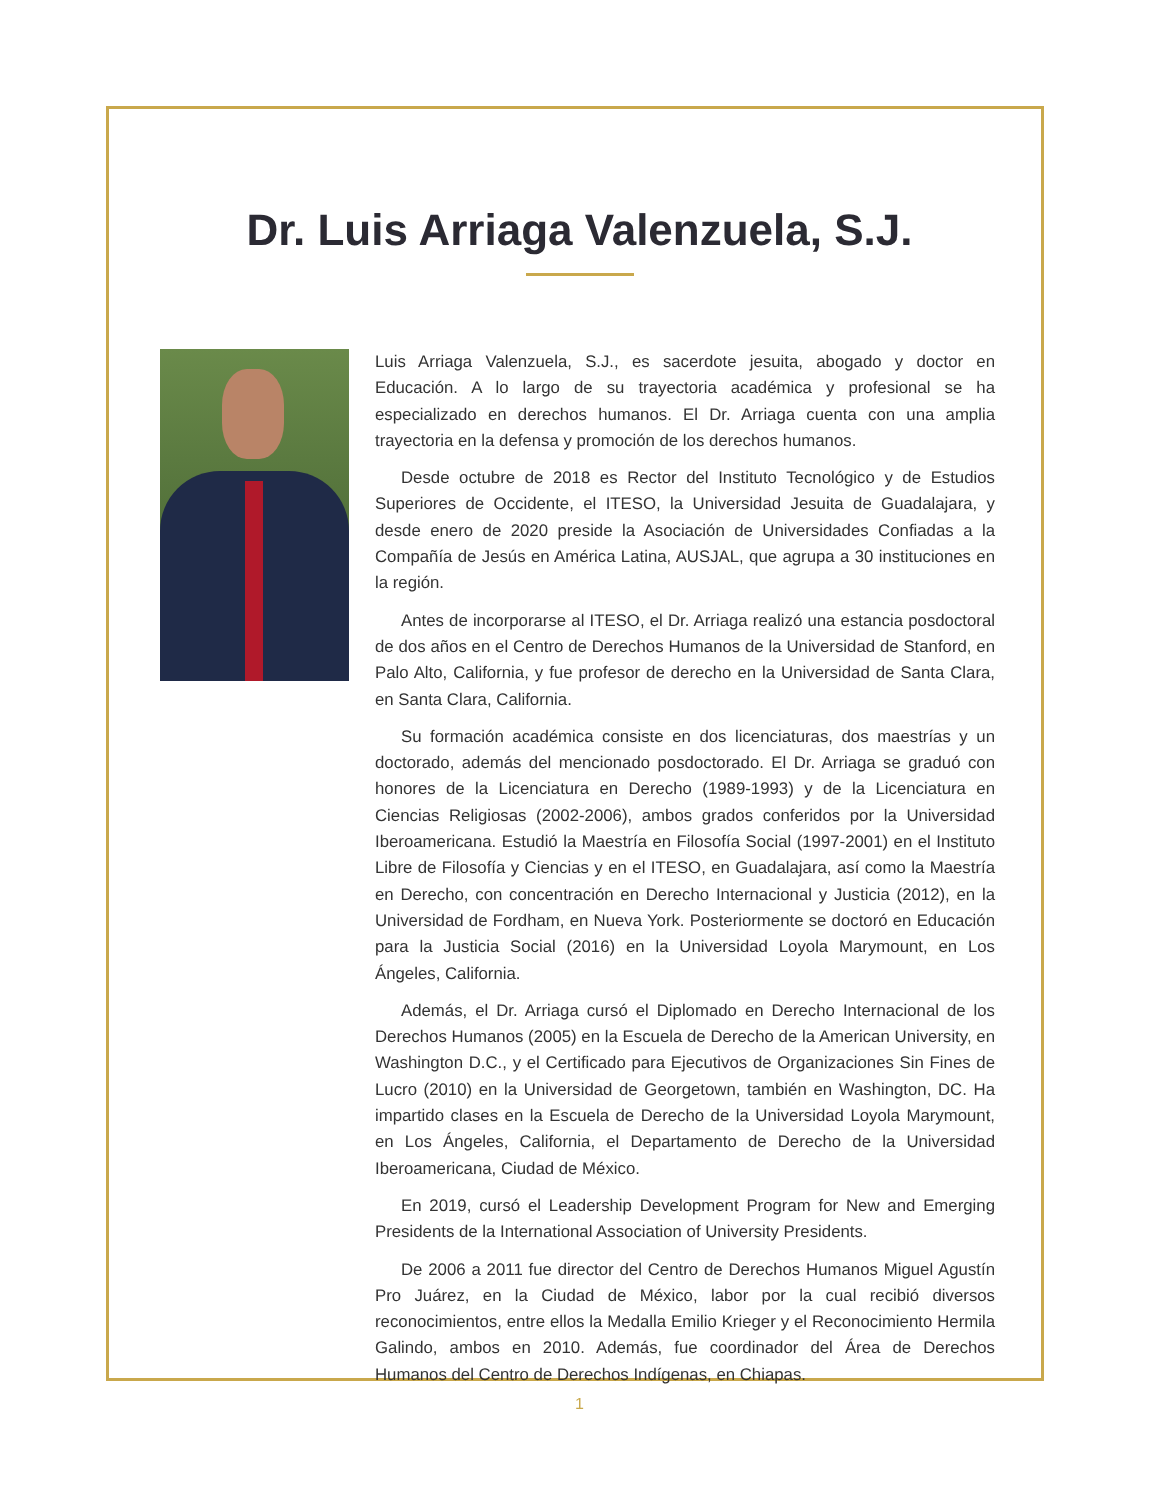Dr. Luis Arriaga Valenzuela, S.J.
Luis Arriaga Valenzuela, S.J., es sacerdote jesuita, abogado y doctor en Educación. A lo largo de su trayectoria académica y profesional se ha especializado en derechos humanos. El Dr. Arriaga cuenta con una amplia trayectoria en la defensa y promoción de los derechos humanos.
Desde octubre de 2018 es Rector del Instituto Tecnológico y de Estudios Superiores de Occidente, el ITESO, la Universidad Jesuita de Guadalajara, y desde enero de 2020 preside la Asociación de Universidades Confiadas a la Compañía de Jesús en América Latina, AUSJAL, que agrupa a 30 instituciones en la región.
Antes de incorporarse al ITESO, el Dr. Arriaga realizó una estancia posdoctoral de dos años en el Centro de Derechos Humanos de la Universidad de Stanford, en Palo Alto, California, y fue profesor de derecho en la Universidad de Santa Clara, en Santa Clara, California.
Su formación académica consiste en dos licenciaturas, dos maestrías y un doctorado, además del mencionado posdoctorado. El Dr. Arriaga se graduó con honores de la Licenciatura en Derecho (1989-1993) y de la Licenciatura en Ciencias Religiosas (2002-2006), ambos grados conferidos por la Universidad Iberoamericana. Estudió la Maestría en Filosofía Social (1997-2001) en el Instituto Libre de Filosofía y Ciencias y en el ITESO, en Guadalajara, así como la Maestría en Derecho, con concentración en Derecho Internacional y Justicia (2012), en la Universidad de Fordham, en Nueva York. Posteriormente se doctoró en Educación para la Justicia Social (2016) en la Universidad Loyola Marymount, en Los Ángeles, California.
Además, el Dr. Arriaga cursó el Diplomado en Derecho Internacional de los Derechos Humanos (2005) en la Escuela de Derecho de la American University, en Washington D.C., y el Certificado para Ejecutivos de Organizaciones Sin Fines de Lucro (2010) en la Universidad de Georgetown, también en Washington, DC. Ha impartido clases en la Escuela de Derecho de la Universidad Loyola Marymount, en Los Ángeles, California, el Departamento de Derecho de la Universidad Iberoamericana, Ciudad de México.
En 2019, cursó el Leadership Development Program for New and Emerging Presidents de la International Association of University Presidents.
De 2006 a 2011 fue director del Centro de Derechos Humanos Miguel Agustín Pro Juárez, en la Ciudad de México, labor por la cual recibió diversos reconocimientos, entre ellos la Medalla Emilio Krieger y el Reconocimiento Hermila Galindo, ambos en 2010. Además, fue coordinador del Área de Derechos Humanos del Centro de Derechos Indígenas, en Chiapas.
1